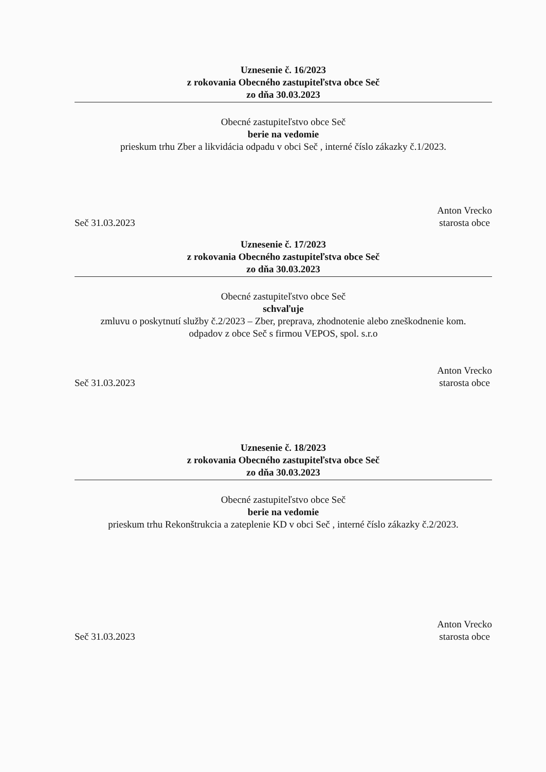Uznesenie č. 16/2023
z rokovania Obecného zastupiteľstva obce Seč
zo dňa 30.03.2023
Obecné zastupiteľstvo obce Seč
berie na vedomie
prieskum trhu Zber a likvidácia odpadu v obci Seč , interné číslo zákazky č.1/2023.
Seč 31.03.2023 Anton Vrecko
starosta obce
Uznesenie č. 17/2023
z rokovania Obecného zastupiteľstva obce Seč
zo dňa 30.03.2023
Obecné zastupiteľstvo obce Seč
schvaľuje
zmluvu o poskytnutí služby č.2/2023 – Zber, preprava, zhodnotenie alebo zneškodnenie kom.
odpadov z obce Seč s firmou VEPOS, spol. s.r.o
Seč 31.03.2023 Anton Vrecko
starosta obce
Uznesenie č. 18/2023
z rokovania Obecného zastupiteľstva obce Seč
zo dňa 30.03.2023
Obecné zastupiteľstvo obce Seč
berie na vedomie
prieskum trhu Rekonštrukcia a zateplenie KD v obci Seč , interné číslo zákazky č.2/2023.
Seč 31.03.2023 Anton Vrecko
starosta obce